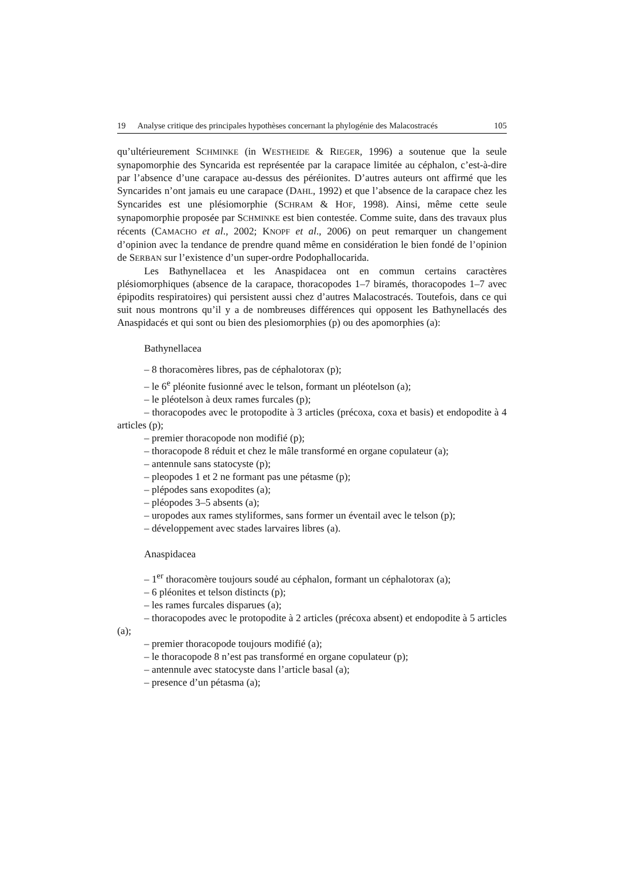19 Analyse critique des principales hypothèses concernant la phylogénie des Malacostracés 105
qu’ultérieurement SCHMINKE (in WESTHEIDE & RIEGER, 1996) a soutenue que la seule synapomorphie des Syncarida est représentée par la carapace limitée au céphalon, c’est-à-dire par l’absence d’une carapace au-dessus des péréionites. D’autres auteurs ont affirmé que les Syncarides n’ont jamais eu une carapace (DAHL, 1992) et que l’absence de la carapace chez les Syncarides est une plésiomorphie (SCHRAM & HOF, 1998). Ainsi, même cette seule synapomorphie proposée par SCHMINKE est bien contestée. Comme suite, dans des travaux plus récents (CAMACHO et al., 2002; KNOPF et al., 2006) on peut remarquer un changement d’opinion avec la tendance de prendre quand même en considération le bien fondé de l’opinion de SERBAN sur l’existence d’un super-ordre Podophallocarida.
Les Bathynellacea et les Anaspidacea ont en commun certains caractères plésiomorphiques (absence de la carapace, thoracopodes 1–7 biramés, thoracopodes 1–7 avec épipodits respiratoires) qui persistent aussi chez d’autres Malacostracés. Toutefois, dans ce qui suit nous montrons qu’il y a de nombreuses différences qui opposent les Bathynellacés des Anaspidacés et qui sont ou bien des plesiomorphies (p) ou des apomorphies (a):
Bathynellacea
– 8 thoracomères libres, pas de céphalotorax (p);
– le 6<sup>e</sup> pléonite fusionné avec le telson, formant un pléotelson (a);
– le pléotelson à deux rames furcales (p);
– thoracopodes avec le protopodite à 3 articles (précoxa, coxa et basis) et endopodite à 4 articles (p);
– premier thoracopode non modifié (p);
– thoracopode 8 réduit et chez le mâle transformé en organe copulateur (a);
– antennule sans statocyste (p);
– pleopodes 1 et 2 ne formant pas une pétasme (p);
– plépodes sans exopodites (a);
– pléopodes 3–5 absents (a);
– uropodes aux rames styliformes, sans former un éventail avec le telson (p);
– développement avec stades larvaires libres (a).
Anaspidacea
– 1<sup>er</sup> thoracomère toujours soudé au céphalon, formant un céphalotorax (a);
– 6 pléonites et telson distincts (p);
– les rames furcales disparues (a);
– thoracopodes avec le protopodite à 2 articles (précoxa absent) et endopodite à 5 articles (a);
– premier thoracopode toujours modifié (a);
– le thoracopode 8 n’est pas transformé en organe copulateur (p);
– antennule avec statocyste dans l’article basal (a);
– presence d’un pétasma (a);